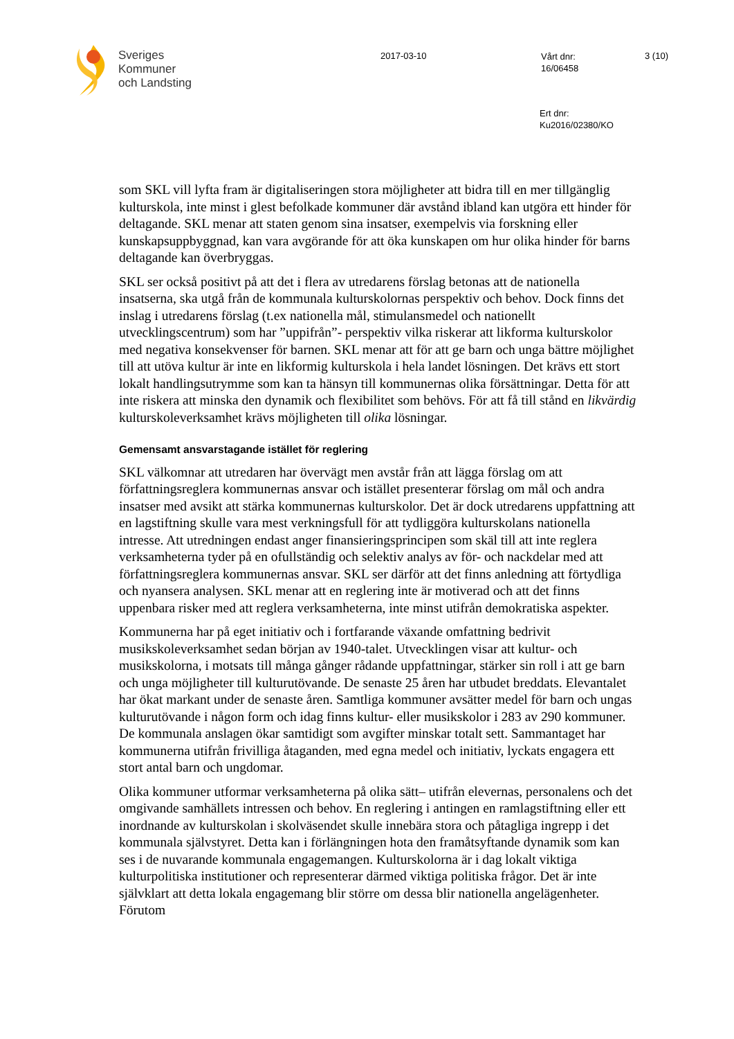Sveriges
Kommuner
och Landsting
2017-03-10
Vårt dnr:
16/06458
3 (10)
Ert dnr:
Ku2016/02380/KO
som SKL vill lyfta fram är digitaliseringen stora möjligheter att bidra till en mer tillgänglig kulturskola, inte minst i glest befolkade kommuner där avstånd ibland kan utgöra ett hinder för deltagande. SKL menar att staten genom sina insatser, exempelvis via forskning eller kunskapsuppbyggnad, kan vara avgörande för att öka kunskapen om hur olika hinder för barns deltagande kan överbryggas.
SKL ser också positivt på att det i flera av utredarens förslag betonas att de nationella insatserna, ska utgå från de kommunala kulturskolornas perspektiv och behov. Dock finns det inslag i utredarens förslag (t.ex nationella mål, stimulansmedel och nationellt utvecklingscentrum) som har ”uppifrån”- perspektiv vilka riskerar att likforma kulturskolor med negativa konsekvenser för barnen. SKL menar att för att ge barn och unga bättre möjlighet till att utöva kultur är inte en likformig kulturskola i hela landet lösningen. Det krävs ett stort lokalt handlingsutrymme som kan ta hänsyn till kommunernas olika försättningar. Detta för att inte riskera att minska den dynamik och flexibilitet som behövs. För att få till stånd en likvärdig kulturskoleverksamhet krävs möjligheten till olika lösningar.
Gemensamt ansvarstagande istället för reglering
SKL välkomnar att utredaren har övervägt men avstår från att lägga förslag om att författningsreglera kommunernas ansvar och istället presenterar förslag om mål och andra insatser med avsikt att stärka kommunernas kulturskolor. Det är dock utredarens uppfattning att en lagstiftning skulle vara mest verkningsfull för att tydliggöra kulturskolans nationella intresse. Att utredningen endast anger finansieringsprincipen som skäl till att inte reglera verksamheterna tyder på en ofullständig och selektiv analys av för- och nackdelar med att författningsreglera kommunernas ansvar. SKL ser därför att det finns anledning att förtydliga och nyansera analysen. SKL menar att en reglering inte är motiverad och att det finns uppenbara risker med att reglera verksamheterna, inte minst utifrån demokratiska aspekter.
Kommunerna har på eget initiativ och i fortfarande växande omfattning bedrivit musikskoleverksamhet sedan början av 1940-talet. Utvecklingen visar att kultur- och musikskolorna, i motsats till många gånger rådande uppfattningar, stärker sin roll i att ge barn och unga möjligheter till kulturutövande. De senaste 25 åren har utbudet breddats. Elevantalet har ökat markant under de senaste åren. Samtliga kommuner avsätter medel för barn och ungas kulturutövande i någon form och idag finns kultur- eller musikskolor i 283 av 290 kommuner. De kommunala anslagen ökar samtidigt som avgifter minskar totalt sett. Sammantaget har kommunerna utifrån frivilliga åtaganden, med egna medel och initiativ, lyckats engagera ett stort antal barn och ungdomar.
Olika kommuner utformar verksamheterna på olika sätt– utifrån elevernas, personalens och det omgivande samhällets intressen och behov. En reglering i antingen en ramlagstiftning eller ett inordnande av kulturskolan i skolväsendet skulle innebära stora och påtagliga ingrepp i det kommunala självstyret. Detta kan i förlängningen hota den framåtsyftande dynamik som kan ses i de nuvarande kommunala engagemangen. Kulturskolorna är i dag lokalt viktiga kulturpolitiska institutioner och representerar därmed viktiga politiska frågor. Det är inte självklart att detta lokala engagemang blir större om dessa blir nationella angelägenheter. Förutom